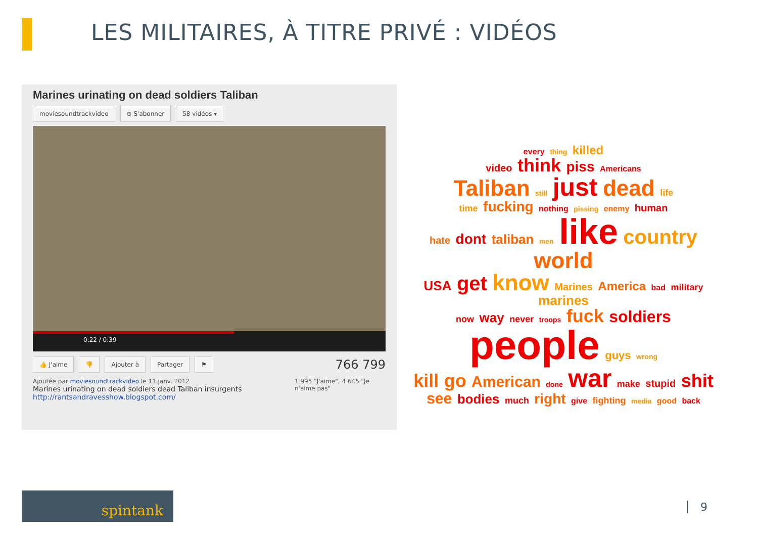LES MILITAIRES, À TITRE PRIVÉ : VIDÉOS
Marines urinating on dead soldiers Taliban
moviesoundtrackvideo ⊕ S'abonner 58 vidéos ▾
0:22 / 0:39
👍 J'aime 👎 Ajouter à Partager ⚑
766 799
Ajoutée par moviesoundtrackvideo le 11 janv. 2012
Marines urinating on dead soldiers dead Taliban insurgents
http://rantsandravesshow.blogspot.com/
1 995 "J'aime", 4 645 "Je n'aime pas"
every thing killed
video think piss Americans
Taliban still just dead life
time fucking nothing pissing enemy human
hate dont taliban men like country world
USA get know Marines America bad military marines
now way never troops fuck soldiers people guys wrong
kill go American done war make stupid shit
see bodies much right give fighting media good back
spintank
9